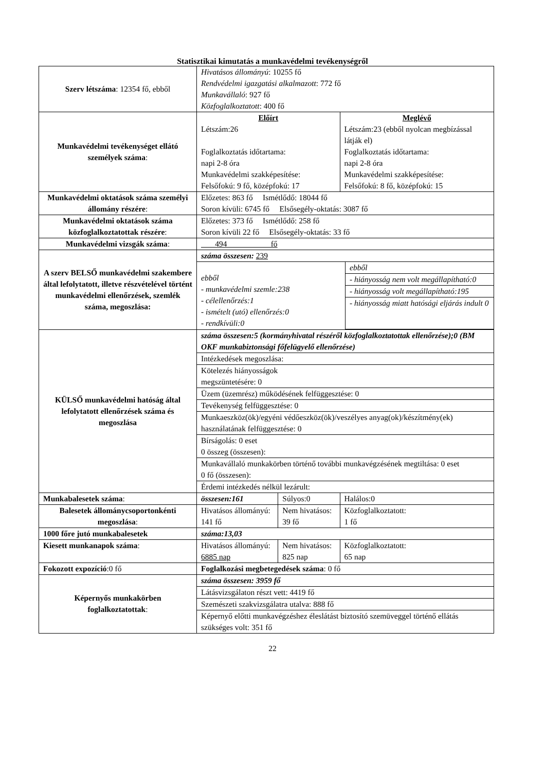Statisztikai kimutatás a munkavédelmi tevékenységről
| Szerv létszáma : 12354 fő, ebből | Hivatásos állományú : 10255 fő Rendvédelmi igazgatási alkalmazott : 772 fő Munkavállaló : 927 fő Közfoglalkoztatott : 400 fő | | |
| Munkavédelmi tevékenységet ellátó személyek száma : | Előírt Létszám:26 Foglalkoztatás időtartama: napi 2-8 óra Munkavédelmi szakképesítése: Felsőfokú: 9 fő, középfokú: 17 | | Meglévő Létszám:23 (ebből nyolcan megbízással látják el) Foglalkoztatás időtartama: napi 2-8 óra Munkavédelmi szakképesítése: Felsőfokú: 8 fő, középfokú: 15 |
| Munkavédelmi oktatások száma személyi állomány részére : | Előzetes: 863 fő Ismétlődő: 18044 fő Soron kívüli: 6745 fő Elsősegély-oktatás: 3087 fő | | |
| Munkavédelmi oktatások száma közfoglalkoztatottak részére : | Előzetes: 373 fő Ismétlődő: 258 fő Soron kívüli 22 fő Elsősegély-oktatás: 33 fő | | |
| Munkavédelmi vizsgák száma : | 494 fő | | |
| A szerv BELSŐ munkavédelmi szakembere által lefolytatott, illetve részvételével történt munkavédelmi ellenőrzések, szemlék száma, megoszlása: | száma összesen: 239 / ebből - munkavédelmi szemle:238 - célellenőrzés:1 - ismételt (utó) ellenőrzés:0 - rendkívüli:0 / ebből - hiányosság nem volt megállapítható:0 - hiányosság volt megállapítható:195 - hiányosság miatt hatósági eljárás indult 0 / | | |
| KÜLSŐ munkavédelmi hatóság által lefolytatott ellenőrzések száma és megoszlása | / száma összesen:5 (kormányhivatal részéről közfoglalkoztatottak ellenőrzése);0 (BM OKF munkabiztonsági főfelügyelő ellenőrzése) / / Intézkedések megoszlása: / / Kötelezés hiányosságok megszüntetésére: 0 / / Üzem (üzemrész) működésének felfüggesztése: 0 / / Tevékenység felfüggesztése: 0 / / Munkaeszköz(ök)/egyéni védőeszköz(ök)/veszélyes anyag(ok)/készítmény(ek) használatának felfüggesztése: 0 / / Bírságolás: 0 eset 0 összeg (összesen): / / Munkavállaló munkakörben történő további munkavégzésének megtiltása: 0 eset 0 fő (összesen): / / Érdemi intézkedés nélkül lezárult: / | | |
| Munkabalesetek száma : | összesen:161 | Súlyos:0 | Halálos:0 |
| Balesetek állománycsoportonkénti megoszlása : | Hivatásos állományú: 141 fő | Nem hivatásos: 39 fő | Közfoglalkoztatott: 1 fő |
| 1000 főre jutó munkabalesetek | száma:13,03 | | |
| Kiesett munkanapok száma : | Hivatásos állományú: 6885 nap | Nem hivatásos: 825 nap | Közfoglalkoztatott: 65 nap |
| Fokozott expozíció :0 fő | Foglalkozási megbetegedések száma : 0 fő | | |
| Képernyős munkakörben foglalkoztatottak : | száma összesen: 3959 fő Látásvizsgálaton részt vett: 4419 fő Szemészeti szakvizsgálatra utalva: 888 fő Képernyő előtti munkavégzéshez éleslátást biztosító szemüveggel történő ellátás szükséges volt: 351 fő | | |
22